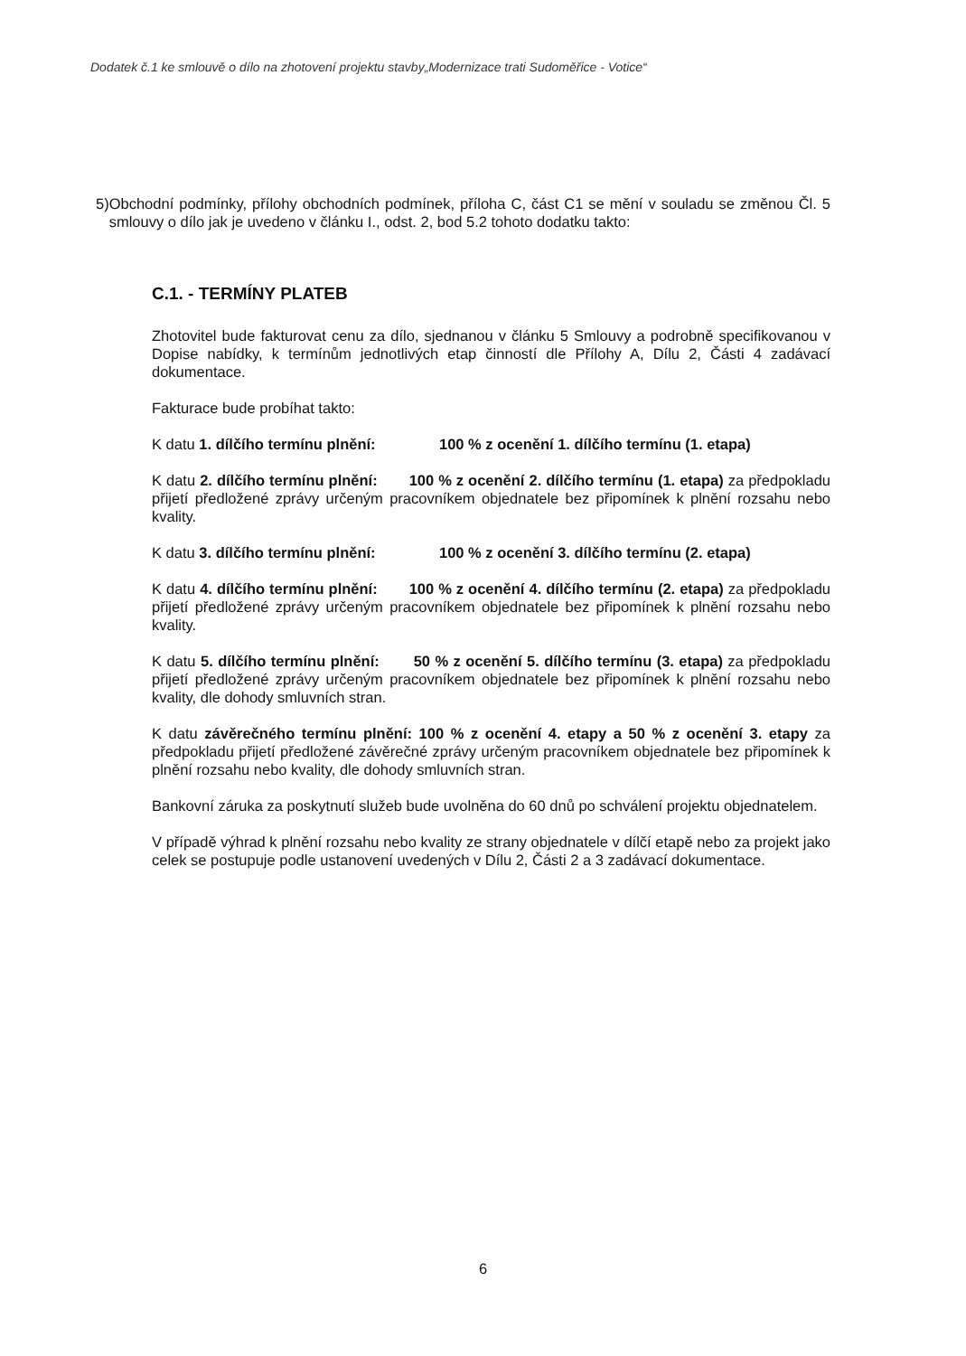Dodatek č.1 ke smlouvě o dílo na zhotovení projektu stavby„Modernizace trati Sudoměřice - Votice“
5) Obchodní podmínky, přílohy obchodních podmínek, příloha C, část C1 se mění v souladu se změnou Čl. 5 smlouvy o dílo jak je uvedeno v článku I., odst. 2, bod 5.2 tohoto dodatku takto:
C.1. - TERMÍNY PLATEB
Zhotovitel bude fakturovat cenu za dílo, sjednanou v článku 5 Smlouvy a podrobně specifikovanou v Dopise nabídky, k termínům jednotlivých etap činností dle Přílohy A, Dílu 2, Části 4 zadávací dokumentace.
Fakturace bude probíhat takto:
K datu 1. dílčího termínu plnění: 100 % z ocenění 1. dílčího termínu (1. etapa)
K datu 2. dílčího termínu plnění: 100 % z ocenění 2. dílčího termínu (1. etapa) za předpokladu přijetí předložené zprávy určeným pracovníkem objednatele bez připomínek k plnění rozsahu nebo kvality.
K datu 3. dílčího termínu plnění: 100 % z ocenění 3. dílčího termínu (2. etapa)
K datu 4. dílčího termínu plnění: 100 % z ocenění 4. dílčího termínu (2. etapa) za předpokladu přijetí předložené zprávy určeným pracovníkem objednatele bez připomínek k plnění rozsahu nebo kvality.
K datu 5. dílčího termínu plnění: 50 % z ocenění 5. dílčího termínu (3. etapa) za předpokladu přijetí předložené zprávy určeným pracovníkem objednatele bez připomínek k plnění rozsahu nebo kvality, dle dohody smluvních stran.
K datu závěrečného termínu plnění: 100 % z ocenění 4. etapy a 50 % z ocenění 3. etapy za předpokladu přijetí předložené závěrečné zprávy určeným pracovníkem objednatele bez připomínek k plnění rozsahu nebo kvality, dle dohody smluvních stran.
Bankovní záruka za poskytnutí služeb bude uvolněna do 60 dnů po schválení projektu objednatelem.
V případě výhrad k plnění rozsahu nebo kvality ze strany objednatele v dílčí etapě nebo za projekt jako celek se postupuje podle ustanovení uvedených v Dílu 2, Části 2 a 3 zadávací dokumentace.
6